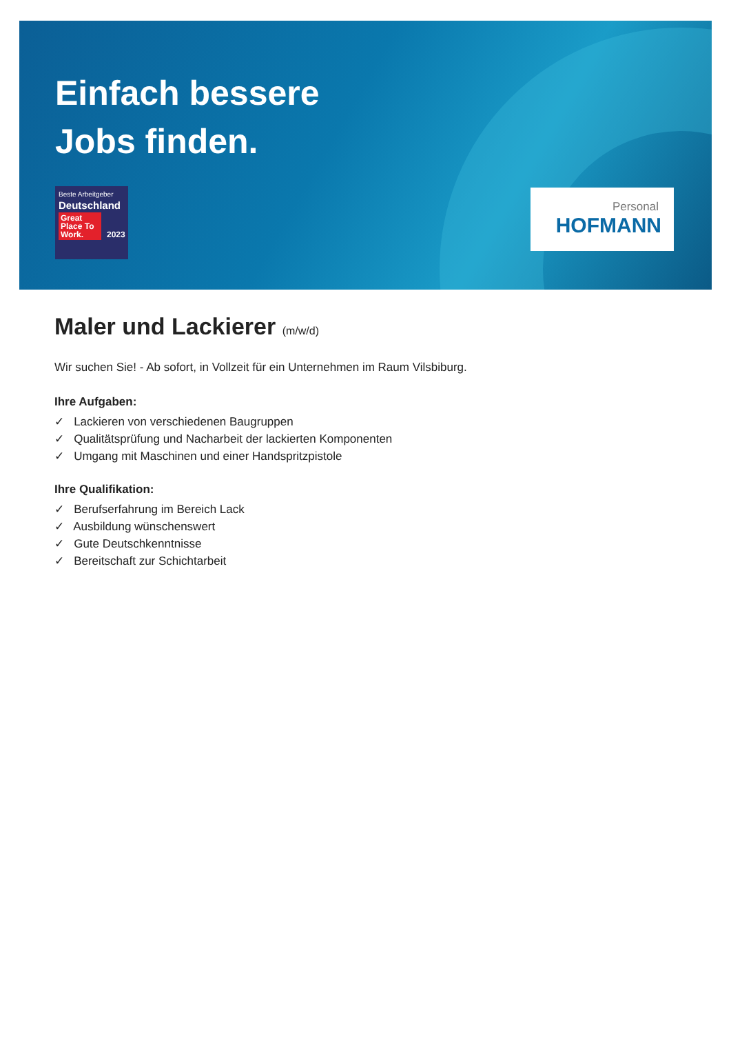Einfach bessere
Jobs finden.
Beste Arbeitgeber
Deutschland
Great Place To Work. 2023
Personal
HOFMANN
Maler und Lackierer (m/w/d)
Wir suchen Sie! - Ab sofort, in Vollzeit für ein Unternehmen im Raum Vilsbiburg.
Ihre Aufgaben:
✓ Lackieren von verschiedenen Baugruppen
✓ Qualitätsprüfung und Nacharbeit der lackierten Komponenten
✓ Umgang mit Maschinen und einer Handspritzpistole
Ihre Qualifikation:
✓ Berufserfahrung im Bereich Lack
✓ Ausbildung wünschenswert
✓ Gute Deutschkenntnisse
✓ Bereitschaft zur Schichtarbeit